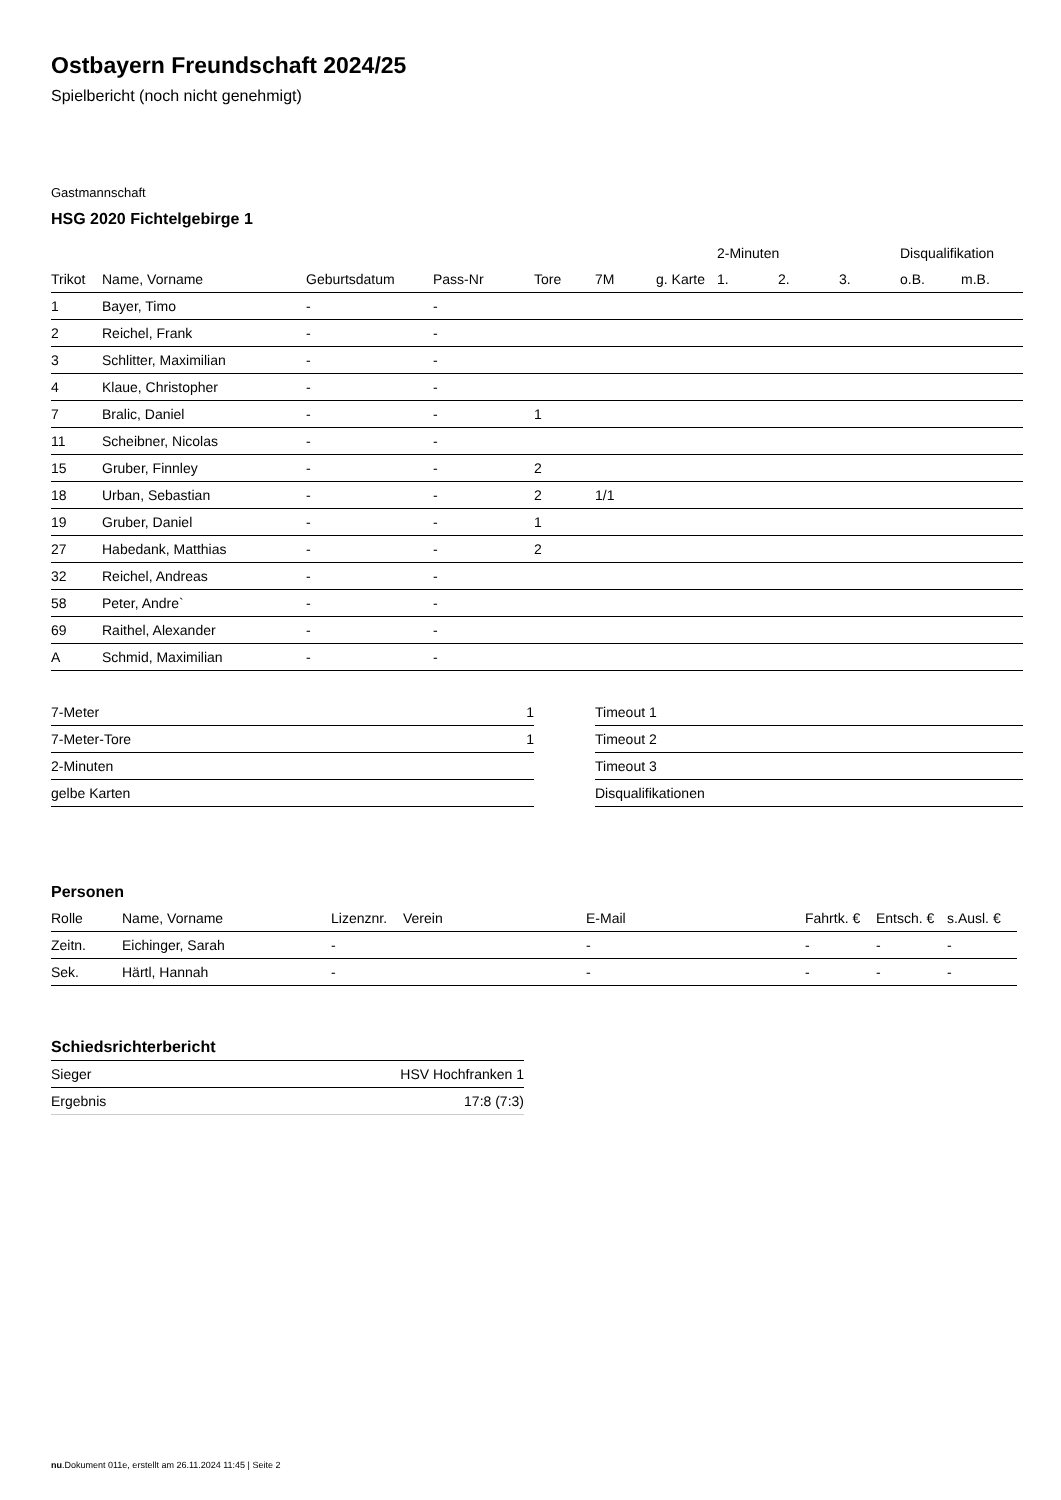Ostbayern Freundschaft 2024/25
Spielbericht (noch nicht genehmigt)
Gastmannschaft
HSG 2020 Fichtelgebirge 1
| | | | | | | | 2-Minuten | | | Disqualifikation | |
| --- | --- | --- | --- | --- | --- | --- | --- | --- | --- | --- | --- |
| Trikot | Name, Vorname | Geburtsdatum | Pass-Nr | Tore | 7M | g. Karte | 1. | 2. | 3. | o.B. | m.B. |
| 1 | Bayer, Timo | - | - | | | | | | | | |
| 2 | Reichel, Frank | - | - | | | | | | | | |
| 3 | Schlitter, Maximilian | - | - | | | | | | | | |
| 4 | Klaue, Christopher | - | - | | | | | | | | |
| 7 | Bralic, Daniel | - | - | 1 | | | | | | | |
| 11 | Scheibner, Nicolas | - | - | | | | | | | | |
| 15 | Gruber, Finnley | - | - | 2 | | | | | | | |
| 18 | Urban, Sebastian | - | - | 2 | 1/1 | | | | | | |
| 19 | Gruber, Daniel | - | - | 1 | | | | | | | |
| 27 | Habedank, Matthias | - | - | 2 | | | | | | | |
| 32 | Reichel, Andreas | - | - | | | | | | | | |
| 58 | Peter, Andre` | - | - | | | | | | | | |
| 69 | Raithel, Alexander | - | - | | | | | | | | |
| A | Schmid, Maximilian | - | - | | | | | | | | |
| 7-Meter | 1 |
| 7-Meter-Tore | 1 |
| 2-Minuten | |
| gelbe Karten | |
| Timeout 1 |
| Timeout 2 |
| Timeout 3 |
| Disqualifikationen |
Personen
| Rolle | Name, Vorname | Lizenznr. | Verein | E-Mail | Fahrtk. € | Entsch. € | s.Ausl. € |
| Zeitn. | Eichinger, Sarah | - | | - | - | - | - |
| Sek. | Härtl, Hannah | - | | - | - | - | - |
Schiedsrichterbericht
| Sieger | HSV Hochfranken 1 |
| Ergebnis | 17:8 (7:3) |
nu.Dokument 011e, erstellt am 26.11.2024 11:45 | Seite 2